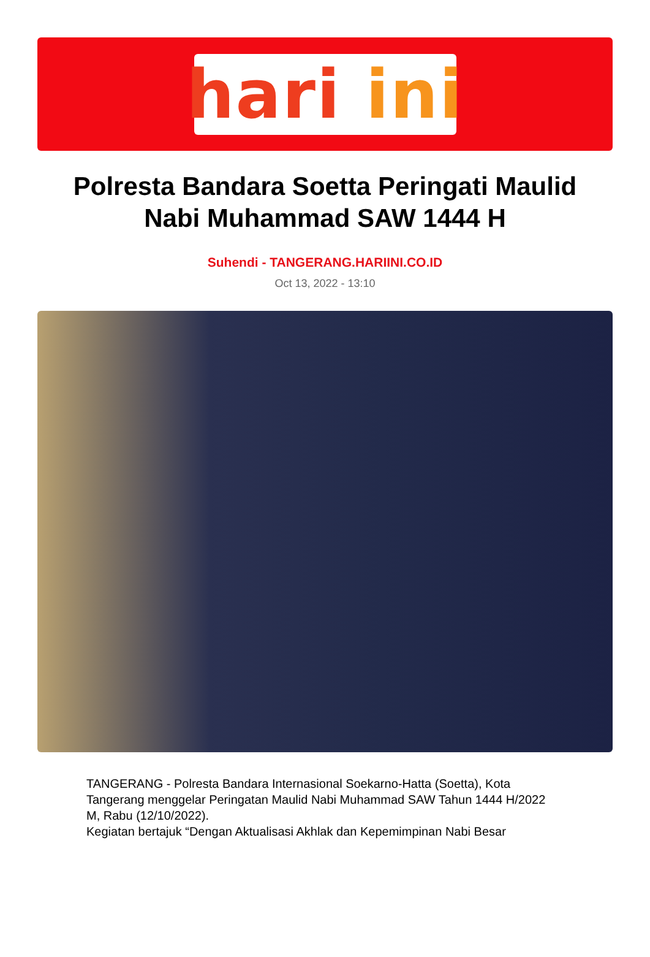hari ini
Polresta Bandara Soetta Peringati Maulid Nabi Muhammad SAW 1444 H
Suhendi - TANGERANG.HARIINI.CO.ID
Oct 13, 2022 - 13:10
TANGERANG - Polresta Bandara Internasional Soekarno-Hatta (Soetta), Kota Tangerang menggelar Peringatan Maulid Nabi Muhammad SAW Tahun 1444 H/2022 M, Rabu (12/10/2022).
Kegiatan bertajuk “Dengan Aktualisasi Akhlak dan Kepemimpinan Nabi Besar